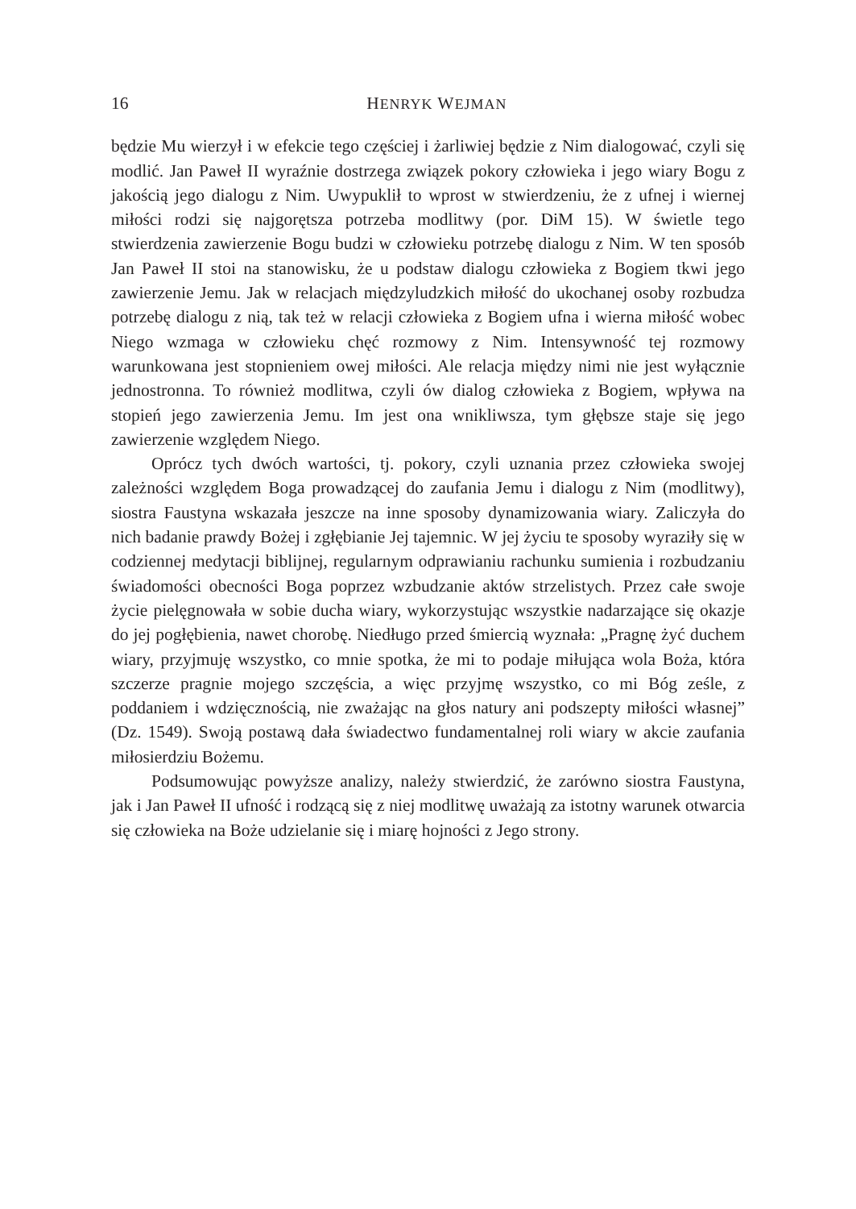16 HENRYK WEJMAN
będzie Mu wierzył i w efekcie tego częściej i żarliwiej będzie z Nim dialogować, czyli się modlić. Jan Paweł II wyraźnie dostrzega związek pokory człowieka i jego wiary Bogu z jakością jego dialogu z Nim. Uwypuklił to wprost w stwierdzeniu, że z ufnej i wiernej miłości rodzi się najgorętsza potrzeba modlitwy (por. DiM 15). W świetle tego stwierdzenia zawierzenie Bogu budzi w człowieku potrzebę dialogu z Nim. W ten sposób Jan Paweł II stoi na stanowisku, że u podstaw dialogu człowieka z Bogiem tkwi jego zawierzenie Jemu. Jak w relacjach międzyludzkich miłość do ukochanej osoby rozbudza potrzebę dialogu z nią, tak też w relacji człowieka z Bogiem ufna i wierna miłość wobec Niego wzmaga w człowieku chęć rozmowy z Nim. Intensywność tej rozmowy warunkowana jest stopnieniem owej miłości. Ale relacja między nimi nie jest wyłącznie jednostronna. To również modlitwa, czyli ów dialog człowieka z Bogiem, wpływa na stopień jego zawierzenia Jemu. Im jest ona wnikliwsza, tym głębsze staje się jego zawierzenie względem Niego.
Oprócz tych dwóch wartości, tj. pokory, czyli uznania przez człowieka swojej zależności względem Boga prowadzącej do zaufania Jemu i dialogu z Nim (modlitwy), siostra Faustyna wskazała jeszcze na inne sposoby dynamizowania wiary. Zaliczyła do nich badanie prawdy Bożej i zgłębianie Jej tajemnic. W jej życiu te sposoby wyraziły się w codziennej medytacji biblijnej, regularnym odprawianiu rachunku sumienia i rozbudzaniu świadomości obecności Boga poprzez wzbudzanie aktów strzelistych. Przez całe swoje życie pielęgnowała w sobie ducha wiary, wykorzystując wszystkie nadarzające się okazje do jej pogłębienia, nawet chorobę. Niedługo przed śmiercią wyznała: „Pragnę żyć duchem wiary, przyjmuję wszystko, co mnie spotka, że mi to podaje miłująca wola Boża, która szczerze pragnie mojego szczęścia, a więc przyjmę wszystko, co mi Bóg ześle, z poddaniem i wdzięcznością, nie zważając na głos natury ani podszepty miłości własnej” (Dz. 1549). Swoją postawą dała świadectwo fundamentalnej roli wiary w akcie zaufania miłosierdziu Bożemu.
Podsumowując powyższe analizy, należy stwierdzić, że zarówno siostra Faustyna, jak i Jan Paweł II ufność i rodzącą się z niej modlitwę uważają za istotny warunek otwarcia się człowieka na Boże udzielanie się i miarę hojności z Jego strony.